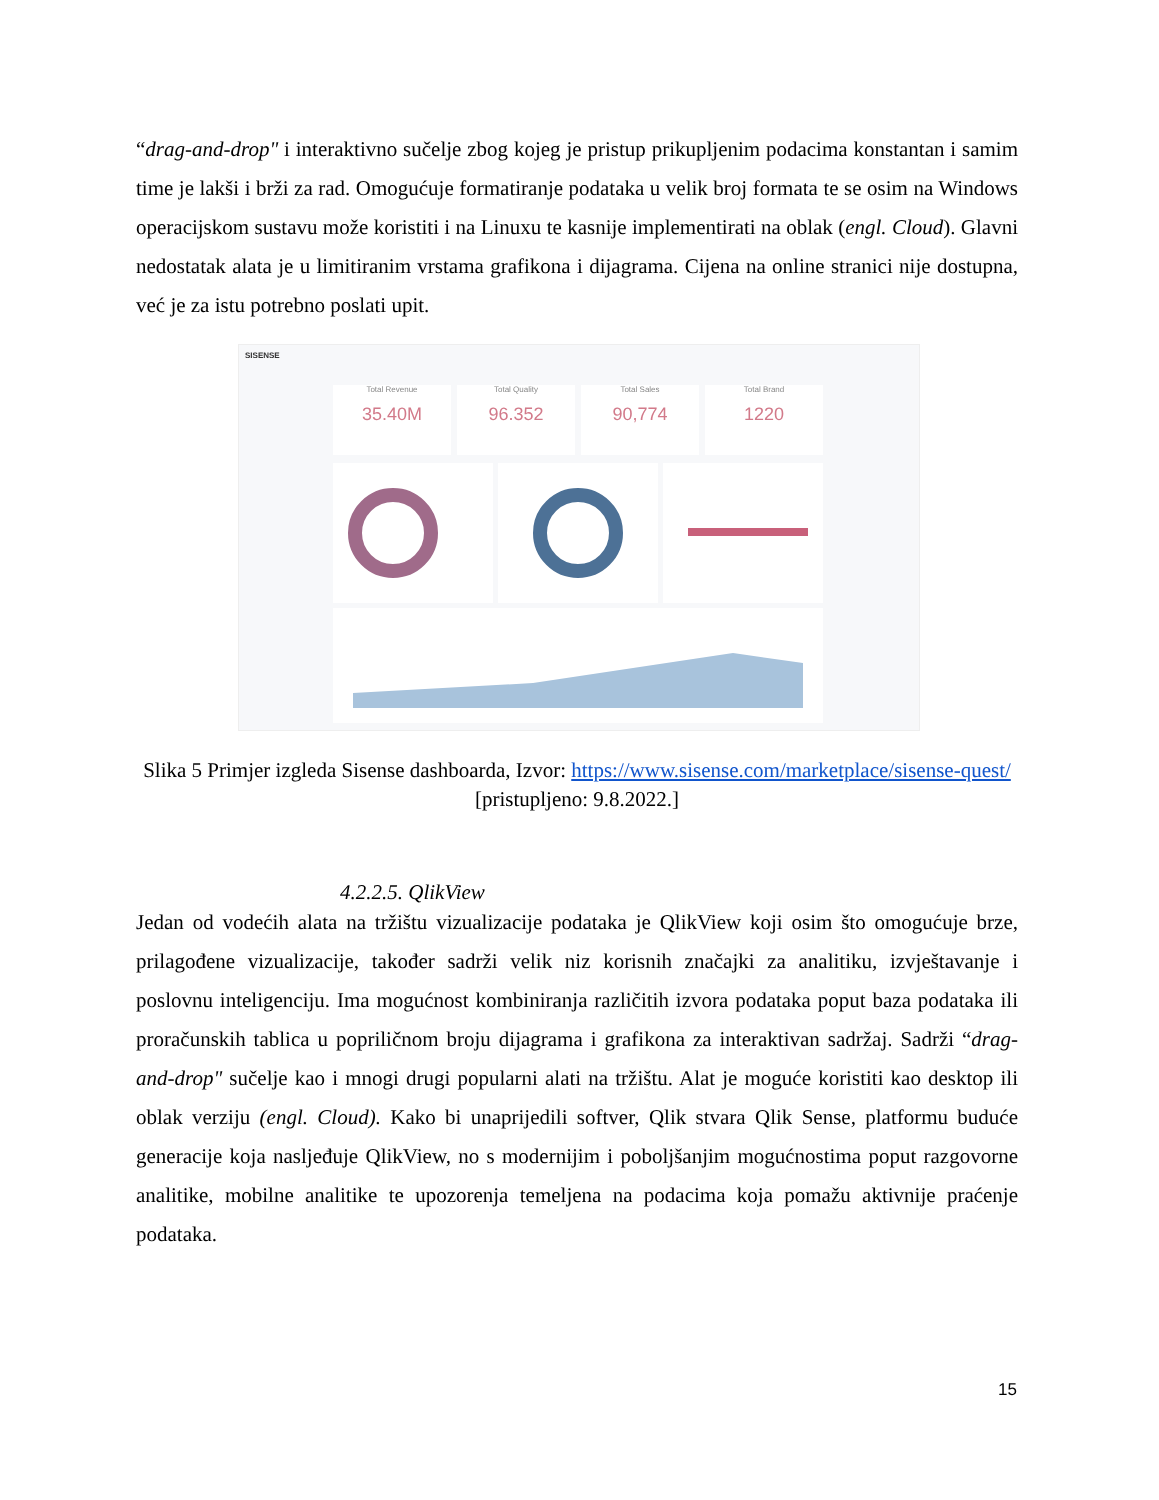“drag-and-drop" i interaktivno sučelje zbog kojeg je pristup prikupljenim podacima konstantan i samim time je lakši i brži za rad. Omogućuje formatiranje podataka u velik broj formata te se osim na Windows operacijskom sustavu može koristiti i na Linuxu te kasnije implementirati na oblak (engl. Cloud). Glavni nedostatak alata je u limitiranim vrstama grafikona i dijagrama. Cijena na online stranici nije dostupna, već je za istu potrebno poslati upit.
SISENSE
Total Revenue
35.40M
Total Quality
96.352
Total Sales
90,774
Total Brand
1220
Slika 5 Primjer izgleda Sisense dashboarda, Izvor: https://www.sisense.com/marketplace/sisense-quest/ [pristupljeno: 9.8.2022.]
4.2.2.5. QlikView
Jedan od vodećih alata na tržištu vizualizacije podataka je QlikView koji osim što omogućuje brze, prilagođene vizualizacije, također sadrži velik niz korisnih značajki za analitiku, izvještavanje i poslovnu inteligenciju. Ima mogućnost kombiniranja različitih izvora podataka poput baza podataka ili proračunskih tablica u popriličnom broju dijagrama i grafikona za interaktivan sadržaj. Sadrži “drag-and-drop" sučelje kao i mnogi drugi popularni alati na tržištu. Alat je moguće koristiti kao desktop ili oblak verziju (engl. Cloud). Kako bi unaprijedili softver, Qlik stvara Qlik Sense, platformu buduće generacije koja nasljeđuje QlikView, no s modernijim i poboljšanjim mogućnostima poput razgovorne analitike, mobilne analitike te upozorenja temeljena na podacima koja pomažu aktivnije praćenje podataka.
15